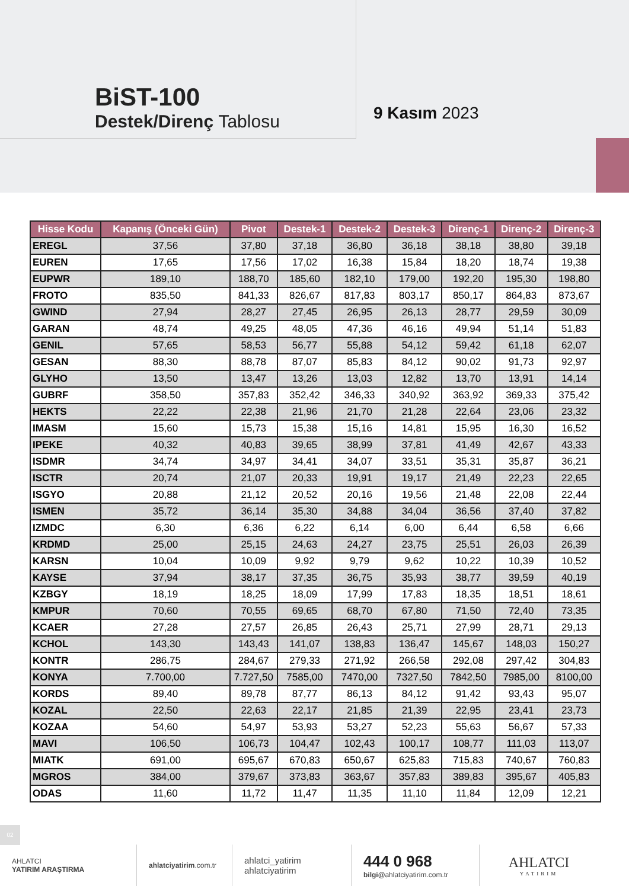BiST-100
Destek/Direnç Tablosu
9 Kasım 2023
| Hisse Kodu | Kapanış (Önceki Gün) | Pivot | Destek-1 | Destek-2 | Destek-3 | Direnç-1 | Direnç-2 | Direnç-3 |
| --- | --- | --- | --- | --- | --- | --- | --- | --- |
| EREGL | 37,56 | 37,80 | 37,18 | 36,80 | 36,18 | 38,18 | 38,80 | 39,18 |
| EUREN | 17,65 | 17,56 | 17,02 | 16,38 | 15,84 | 18,20 | 18,74 | 19,38 |
| EUPWR | 189,10 | 188,70 | 185,60 | 182,10 | 179,00 | 192,20 | 195,30 | 198,80 |
| FROTO | 835,50 | 841,33 | 826,67 | 817,83 | 803,17 | 850,17 | 864,83 | 873,67 |
| GWIND | 27,94 | 28,27 | 27,45 | 26,95 | 26,13 | 28,77 | 29,59 | 30,09 |
| GARAN | 48,74 | 49,25 | 48,05 | 47,36 | 46,16 | 49,94 | 51,14 | 51,83 |
| GENIL | 57,65 | 58,53 | 56,77 | 55,88 | 54,12 | 59,42 | 61,18 | 62,07 |
| GESAN | 88,30 | 88,78 | 87,07 | 85,83 | 84,12 | 90,02 | 91,73 | 92,97 |
| GLYHO | 13,50 | 13,47 | 13,26 | 13,03 | 12,82 | 13,70 | 13,91 | 14,14 |
| GUBRF | 358,50 | 357,83 | 352,42 | 346,33 | 340,92 | 363,92 | 369,33 | 375,42 |
| HEKTS | 22,22 | 22,38 | 21,96 | 21,70 | 21,28 | 22,64 | 23,06 | 23,32 |
| IMASM | 15,60 | 15,73 | 15,38 | 15,16 | 14,81 | 15,95 | 16,30 | 16,52 |
| IPEKE | 40,32 | 40,83 | 39,65 | 38,99 | 37,81 | 41,49 | 42,67 | 43,33 |
| ISDMR | 34,74 | 34,97 | 34,41 | 34,07 | 33,51 | 35,31 | 35,87 | 36,21 |
| ISCTR | 20,74 | 21,07 | 20,33 | 19,91 | 19,17 | 21,49 | 22,23 | 22,65 |
| ISGYO | 20,88 | 21,12 | 20,52 | 20,16 | 19,56 | 21,48 | 22,08 | 22,44 |
| ISMEN | 35,72 | 36,14 | 35,30 | 34,88 | 34,04 | 36,56 | 37,40 | 37,82 |
| IZMDC | 6,30 | 6,36 | 6,22 | 6,14 | 6,00 | 6,44 | 6,58 | 6,66 |
| KRDMD | 25,00 | 25,15 | 24,63 | 24,27 | 23,75 | 25,51 | 26,03 | 26,39 |
| KARSN | 10,04 | 10,09 | 9,92 | 9,79 | 9,62 | 10,22 | 10,39 | 10,52 |
| KAYSE | 37,94 | 38,17 | 37,35 | 36,75 | 35,93 | 38,77 | 39,59 | 40,19 |
| KZBGY | 18,19 | 18,25 | 18,09 | 17,99 | 17,83 | 18,35 | 18,51 | 18,61 |
| KMPUR | 70,60 | 70,55 | 69,65 | 68,70 | 67,80 | 71,50 | 72,40 | 73,35 |
| KCAER | 27,28 | 27,57 | 26,85 | 26,43 | 25,71 | 27,99 | 28,71 | 29,13 |
| KCHOL | 143,30 | 143,43 | 141,07 | 138,83 | 136,47 | 145,67 | 148,03 | 150,27 |
| KONTR | 286,75 | 284,67 | 279,33 | 271,92 | 266,58 | 292,08 | 297,42 | 304,83 |
| KONYA | 7.700,00 | 7.727,50 | 7585,00 | 7470,00 | 7327,50 | 7842,50 | 7985,00 | 8100,00 |
| KORDS | 89,40 | 89,78 | 87,77 | 86,13 | 84,12 | 91,42 | 93,43 | 95,07 |
| KOZAL | 22,50 | 22,63 | 22,17 | 21,85 | 21,39 | 22,95 | 23,41 | 23,73 |
| KOZAA | 54,60 | 54,97 | 53,93 | 53,27 | 52,23 | 55,63 | 56,67 | 57,33 |
| MAVI | 106,50 | 106,73 | 104,47 | 102,43 | 100,17 | 108,77 | 111,03 | 113,07 |
| MIATK | 691,00 | 695,67 | 670,83 | 650,67 | 625,83 | 715,83 | 740,67 | 760,83 |
| MGROS | 384,00 | 379,67 | 373,83 | 363,67 | 357,83 | 389,83 | 395,67 | 405,83 |
| ODAS | 11,60 | 11,72 | 11,47 | 11,35 | 11,10 | 11,84 | 12,09 | 12,21 |
02
AHLATCI
YATIRIM ARAŞTIRMA
ahlatciyatirim.com.tr
ahlatci_yatirim
ahlatciyatirim
444 0 968
bilgi@ahlatciyatirim.com.tr
AHLATCI
YATIRIM